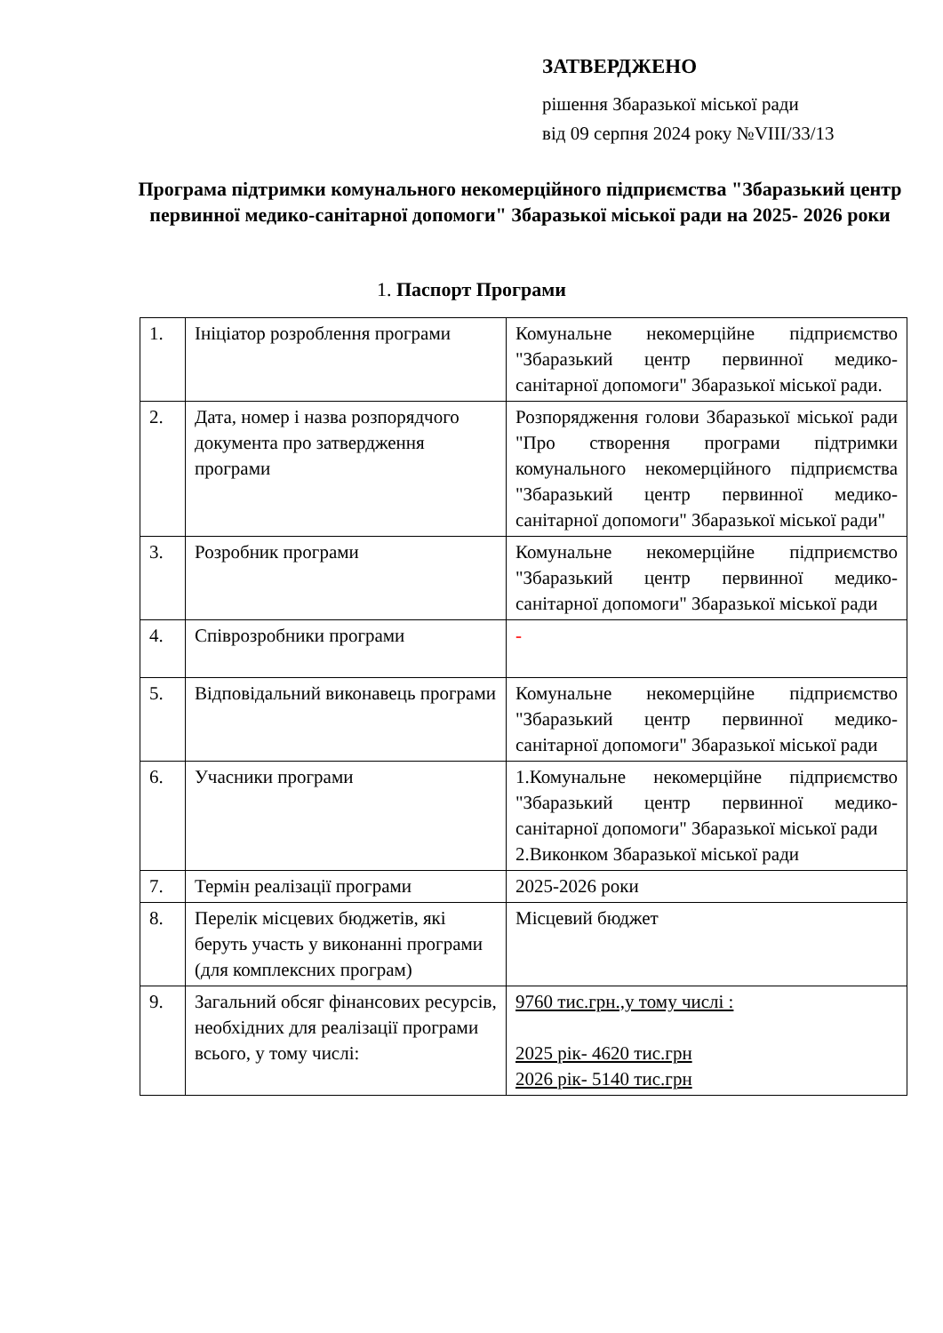ЗАТВЕРДЖЕНО
рішення Збаразької міської ради
від 09 серпня 2024 року №VIII/33/13
Програма підтримки комунального некомерційного підприємства "Збаразький центр первинної медико-санітарної допомоги" Збаразької міської ради на 2025- 2026 роки
1. Паспорт Програми
| 1. | Ініціатор розроблення програми | Комунальне некомерційне підприємство "Збаразький центр первинної медико-санітарної допомоги" Збаразької міської ради. |
| 2. | Дата, номер і назва розпорядчого документа про затвердження програми | Розпорядження голови Збаразької міської ради "Про створення програми підтримки комунального некомерційного підприємства "Збаразький центр первинної медико-санітарної допомоги" Збаразької міської ради" |
| 3. | Розробник програми | Комунальне некомерційне підприємство "Збаразький центр первинної медико-санітарної допомоги" Збаразької міської ради |
| 4. | Співрозробники програми | - |
| 5. | Відповідальний виконавець програми | Комунальне некомерційне підприємство "Збаразький центр первинної медико-санітарної допомоги" Збаразької міської ради |
| 6. | Учасники програми | 1.Комунальне некомерційне підприємство "Збаразький центр первинної медико-санітарної допомоги" Збаразької міської ради 2.Виконком Збаразької міської ради |
| 7. | Термін реалізації програми | 2025-2026 роки |
| 8. | Перелік місцевих бюджетів, які беруть участь у виконанні програми (для комплексних програм) | Місцевий бюджет |
| 9. | Загальний обсяг фінансових ресурсів, необхідних для реалізації програми всього, у тому числі: | 9760 тис.грн.,у тому числі : 2025 рік- 4620 тис.грн 2026 рік- 5140 тис.грн |